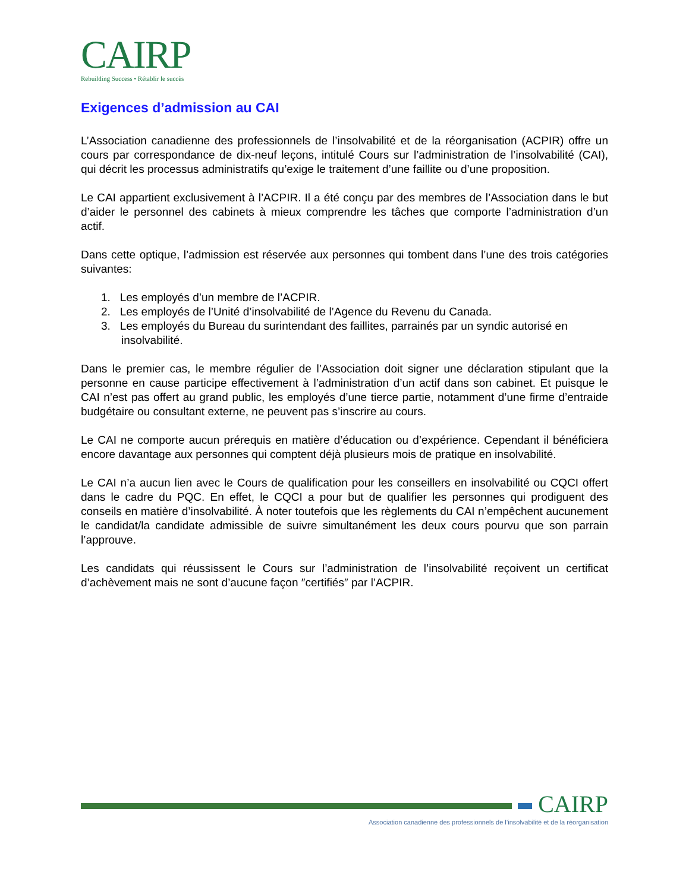CAIRP
Rebuilding Success • Rétablir le succès
Exigences d’admission au CAI
L’Association canadienne des professionnels de l’insolvabilité et de la réorganisation (ACPIR) offre un cours par correspondance de dix-neuf leçons, intitulé Cours sur l’administration de l’insolvabilité (CAI), qui décrit les processus administratifs qu’exige le traitement d’une faillite ou d’une proposition.
Le CAI appartient exclusivement à l’ACPIR. Il a été conçu par des membres de l’Association dans le but d’aider le personnel des cabinets à mieux comprendre les tâches que comporte l’administration d’un actif.
Dans cette optique, l’admission est réservée aux personnes qui tombent dans l’une des trois catégories suivantes:
1. Les employés d’un membre de l’ACPIR.
2. Les employés de l’Unité d’insolvabilité de l’Agence du Revenu du Canada.
3. Les employés du Bureau du surintendant des faillites, parrainés par un syndic autorisé en insolvabilité.
Dans le premier cas, le membre régulier de l’Association doit signer une déclaration stipulant que la personne en cause participe effectivement à l’administration d’un actif dans son cabinet. Et puisque le CAI n’est pas offert au grand public, les employés d’une tierce partie, notamment d’une firme d’entraide budgétaire ou consultant externe, ne peuvent pas s’inscrire au cours.
Le CAI ne comporte aucun prérequis en matière d’éducation ou d’expérience. Cependant il bénéficiera encore davantage aux personnes qui comptent déjà plusieurs mois de pratique en insolvabilité.
Le CAI n’a aucun lien avec le Cours de qualification pour les conseillers en insolvabilité ou CQCI offert dans le cadre du PQC. En effet, le CQCI a pour but de qualifier les personnes qui prodiguent des conseils en matière d’insolvabilité. À noter toutefois que les règlements du CAI n’empêchent aucunement le candidat/la candidate admissible de suivre simultanément les deux cours pourvu que son parrain l’approuve.
Les candidats qui réussissent le Cours sur l’administration de l’insolvabilité reçoivent un certificat d’achèvement mais ne sont d’aucune façon ″certifiés″ par l’ACPIR.
CAIRP
Association canadienne des professionnels de l’insolvabilité et de la réorganisation